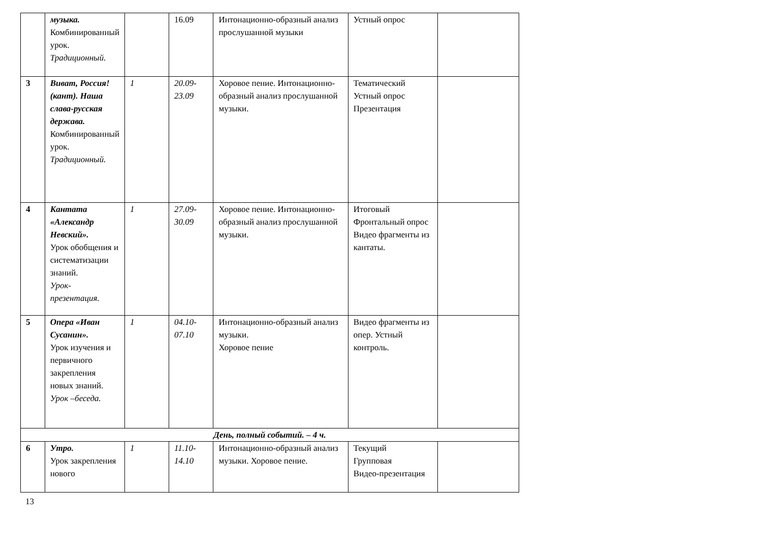| | музыка. Комбинированный урок. Традиционный. | | 16.09 | Интонационно-образный анализ прослушанной музыки | Устный опрос | |
| 3 | Виват, Россия! (кант). Наша слава-русская держава. Комбинированный урок. Традиционный. | 1 | 20.09-23.09 | Хоровое пение. Интонационно-образный анализ прослушанной музыки. | Тематический Устный опрос Презентация | |
| 4 | Кантата «Александр Невский». Урок обобщения и систематизации знаний. Урок-презентация. | 1 | 27.09-30.09 | Хоровое пение. Интонационно-образный анализ прослушанной музыки. | Итоговый Фронтальный опрос Видео фрагменты из кантаты. | |
| 5 | Опера «Иван Сусанин». Урок изучения и первичного закрепления новых знаний. Урок –беседа. | 1 | 04.10-07.10 | Интонационно-образный анализ музыки. Хоровое пение | Видео фрагменты из опер. Устный контроль. | |
| День, полный событий. – 4 ч. | | | | | | |
| 6 | Утро. Урок закрепления нового | 1 | 11.10-14.10 | Интонационно-образный анализ музыки. Хоровое пение. | Текущий Групповая Видео-презентация | |
13